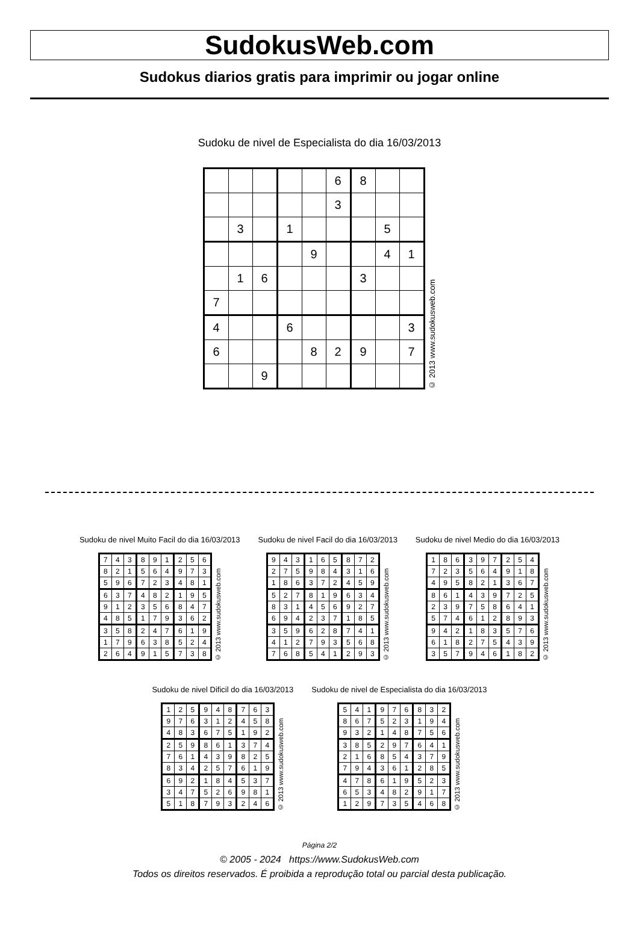SudokusWeb.com
Sudokus diarios gratis para imprimir ou jogar online
Sudoku de nivel de Especialista do dia 16/03/2013
| | | | | | 6 | 8 | | |
| | | | | | 3 | | | |
| | 3 | | 1 | | | | 5 | |
| | | | | 9 | | | 4 | 1 |
| | 1 | 6 | | | | 3 | | |
| 7 | | | | | | | | |
| 4 | | | 6 | | | | | 3 |
| 6 | | | | 8 | 2 | 9 | | 7 |
| | | 9 | | | | | | |
© 2013 www.sudokusweb.com
Sudoku de nivel Muito Facil do dia 16/03/2013
| 7 | 4 | 3 | 8 | 9 | 1 | 2 | 5 | 6 |
| 8 | 2 | 1 | 5 | 6 | 4 | 9 | 7 | 3 |
| 5 | 9 | 6 | 7 | 2 | 3 | 4 | 8 | 1 |
| 6 | 3 | 7 | 4 | 8 | 2 | 1 | 9 | 5 |
| 9 | 1 | 2 | 3 | 5 | 6 | 8 | 4 | 7 |
| 4 | 8 | 5 | 1 | 7 | 9 | 3 | 6 | 2 |
| 3 | 5 | 8 | 2 | 4 | 7 | 6 | 1 | 9 |
| 1 | 7 | 9 | 6 | 3 | 8 | 5 | 2 | 4 |
| 2 | 6 | 4 | 9 | 1 | 5 | 7 | 3 | 8 |
© 2013 www.sudokusweb.com
Sudoku de nivel Facil do dia 16/03/2013
| 9 | 4 | 3 | 1 | 6 | 5 | 8 | 7 | 2 |
| 2 | 7 | 5 | 9 | 8 | 4 | 3 | 1 | 6 |
| 1 | 8 | 6 | 3 | 7 | 2 | 4 | 5 | 9 |
| 5 | 2 | 7 | 8 | 1 | 9 | 6 | 3 | 4 |
| 8 | 3 | 1 | 4 | 5 | 6 | 9 | 2 | 7 |
| 6 | 9 | 4 | 2 | 3 | 7 | 1 | 8 | 5 |
| 3 | 5 | 9 | 6 | 2 | 8 | 7 | 4 | 1 |
| 4 | 1 | 2 | 7 | 9 | 3 | 5 | 6 | 8 |
| 7 | 6 | 8 | 5 | 4 | 1 | 2 | 9 | 3 |
© 2013 www.sudokusweb.com
Sudoku de nivel Medio do dia 16/03/2013
| 1 | 8 | 6 | 3 | 9 | 7 | 2 | 5 | 4 |
| 7 | 2 | 3 | 5 | 6 | 4 | 9 | 1 | 8 |
| 4 | 9 | 5 | 8 | 2 | 1 | 3 | 6 | 7 |
| 8 | 6 | 1 | 4 | 3 | 9 | 7 | 2 | 5 |
| 2 | 3 | 9 | 7 | 5 | 8 | 6 | 4 | 1 |
| 5 | 7 | 4 | 6 | 1 | 2 | 8 | 9 | 3 |
| 9 | 4 | 2 | 1 | 8 | 3 | 5 | 7 | 6 |
| 6 | 1 | 8 | 2 | 7 | 5 | 4 | 3 | 9 |
| 3 | 5 | 7 | 9 | 4 | 6 | 1 | 8 | 2 |
© 2013 www.sudokusweb.com
Sudoku de nivel Dificil do dia 16/03/2013
| 1 | 2 | 5 | 9 | 4 | 8 | 7 | 6 | 3 |
| 9 | 7 | 6 | 3 | 1 | 2 | 4 | 5 | 8 |
| 4 | 8 | 3 | 6 | 7 | 5 | 1 | 9 | 2 |
| 2 | 5 | 9 | 8 | 6 | 1 | 3 | 7 | 4 |
| 7 | 6 | 1 | 4 | 3 | 9 | 8 | 2 | 5 |
| 8 | 3 | 4 | 2 | 5 | 7 | 6 | 1 | 9 |
| 6 | 9 | 2 | 1 | 8 | 4 | 5 | 3 | 7 |
| 3 | 4 | 7 | 5 | 2 | 6 | 9 | 8 | 1 |
| 5 | 1 | 8 | 7 | 9 | 3 | 2 | 4 | 6 |
© 2013 www.sudokusweb.com
Sudoku de nivel de Especialista do dia 16/03/2013
| 5 | 4 | 1 | 9 | 7 | 6 | 8 | 3 | 2 |
| 8 | 6 | 7 | 5 | 2 | 3 | 1 | 9 | 4 |
| 9 | 3 | 2 | 1 | 4 | 8 | 7 | 5 | 6 |
| 3 | 8 | 5 | 2 | 9 | 7 | 6 | 4 | 1 |
| 2 | 1 | 6 | 8 | 5 | 4 | 3 | 7 | 9 |
| 7 | 9 | 4 | 3 | 6 | 1 | 2 | 8 | 5 |
| 4 | 7 | 8 | 6 | 1 | 9 | 5 | 2 | 3 |
| 6 | 5 | 3 | 4 | 8 | 2 | 9 | 1 | 7 |
| 1 | 2 | 9 | 7 | 3 | 5 | 4 | 6 | 8 |
© 2013 www.sudokusweb.com
Página 2/2
© 2005 - 2024 https://www.SudokusWeb.com
Todos os direitos reservados. É proibida a reprodução total ou parcial desta publicação.